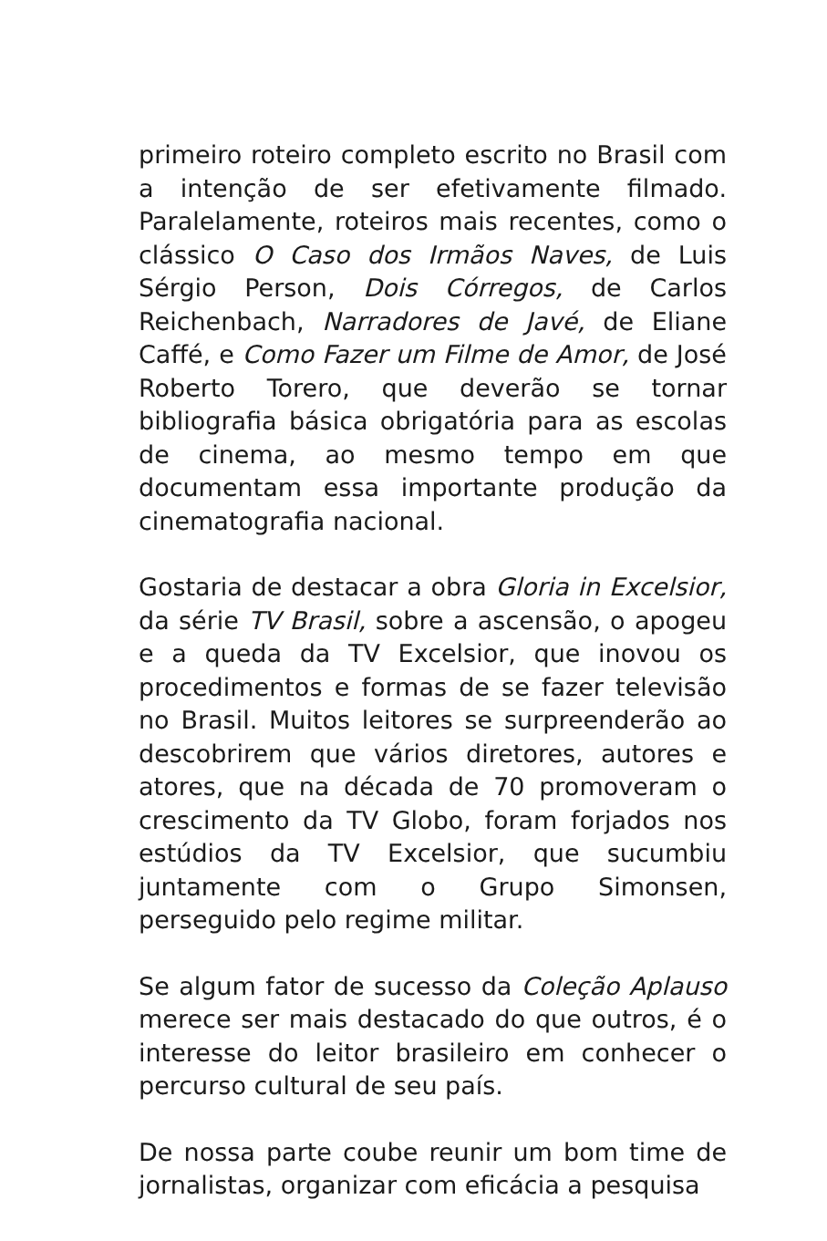primeiro roteiro completo escrito no Brasil com a intenção de ser efetivamente filmado. Paralelamente, roteiros mais recentes, como o clássico O Caso dos Irmãos Naves, de Luis Sérgio Person, Dois Córregos, de Carlos Reichenbach, Narradores de Javé, de Eliane Caffé, e Como Fazer um Filme de Amor, de José Roberto Torero, que deverão se tornar bibliografia básica obrigatória para as escolas de cinema, ao mesmo tempo em que documentam essa importante produção da cinematografia nacional.
Gostaria de destacar a obra Gloria in Excelsior, da série TV Brasil, sobre a ascensão, o apogeu e a queda da TV Excelsior, que inovou os procedimentos e formas de se fazer televisão no Brasil. Muitos leitores se surpreenderão ao descobrirem que vários diretores, autores e atores, que na década de 70 promoveram o crescimento da TV Globo, foram forjados nos estúdios da TV Excelsior, que sucumbiu juntamente com o Grupo Simonsen, perseguido pelo regime militar.
Se algum fator de sucesso da Coleção Aplauso merece ser mais destacado do que outros, é o interesse do leitor brasileiro em conhecer o percurso cultural de seu país.
De nossa parte coube reunir um bom time de jornalistas, organizar com eficácia a pesquisa